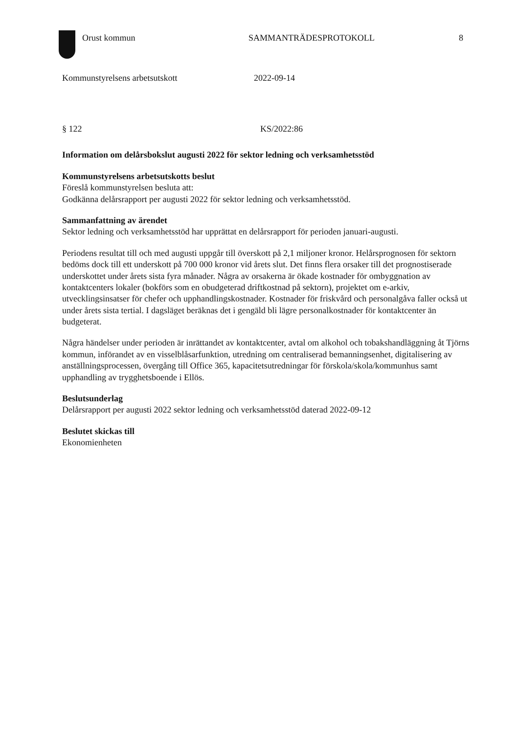Orust kommun SAMMANTRÄDESPROTOKOLL 8
Kommunstyrelsens arbetsutskott 2022-09-14
§ 122 KS/2022:86
Information om delårsbokslut augusti 2022 för sektor ledning och verksamhetsstöd
Kommunstyrelsens arbetsutskotts beslut
Föreslå kommunstyrelsen besluta att:
Godkänna delårsrapport per augusti 2022 för sektor ledning och verksamhetsstöd.
Sammanfattning av ärendet
Sektor ledning och verksamhetsstöd har upprättat en delårsrapport för perioden januari-augusti.
Periodens resultat till och med augusti uppgår till överskott på 2,1 miljoner kronor. Helårsprognosen för sektorn bedöms dock till ett underskott på 700 000 kronor vid årets slut. Det finns flera orsaker till det prognostiserade underskottet under årets sista fyra månader. Några av orsakerna är ökade kostnader för ombyggnation av kontaktcenters lokaler (bokförs som en obudgeterad driftkostnad på sektorn), projektet om e-arkiv, utvecklingsinsatser för chefer och upphandlingskostnader. Kostnader för friskvård och personalgåva faller också ut under årets sista tertial. I dagsläget beräknas det i gengäld bli lägre personalkostnader för kontaktcenter än budgeterat.
Några händelser under perioden är inrättandet av kontaktcenter, avtal om alkohol och tobakshandläggning åt Tjörns kommun, införandet av en visselblåsarfunktion, utredning om centraliserad bemanningsenhet, digitalisering av anställningsprocessen, övergång till Office 365, kapacitetsutredningar för förskola/skola/kommunhus samt upphandling av trygghetsboende i Ellös.
Beslutsunderlag
Delårsrapport per augusti 2022 sektor ledning och verksamhetsstöd daterad 2022-09-12
Beslutet skickas till
Ekonomienheten